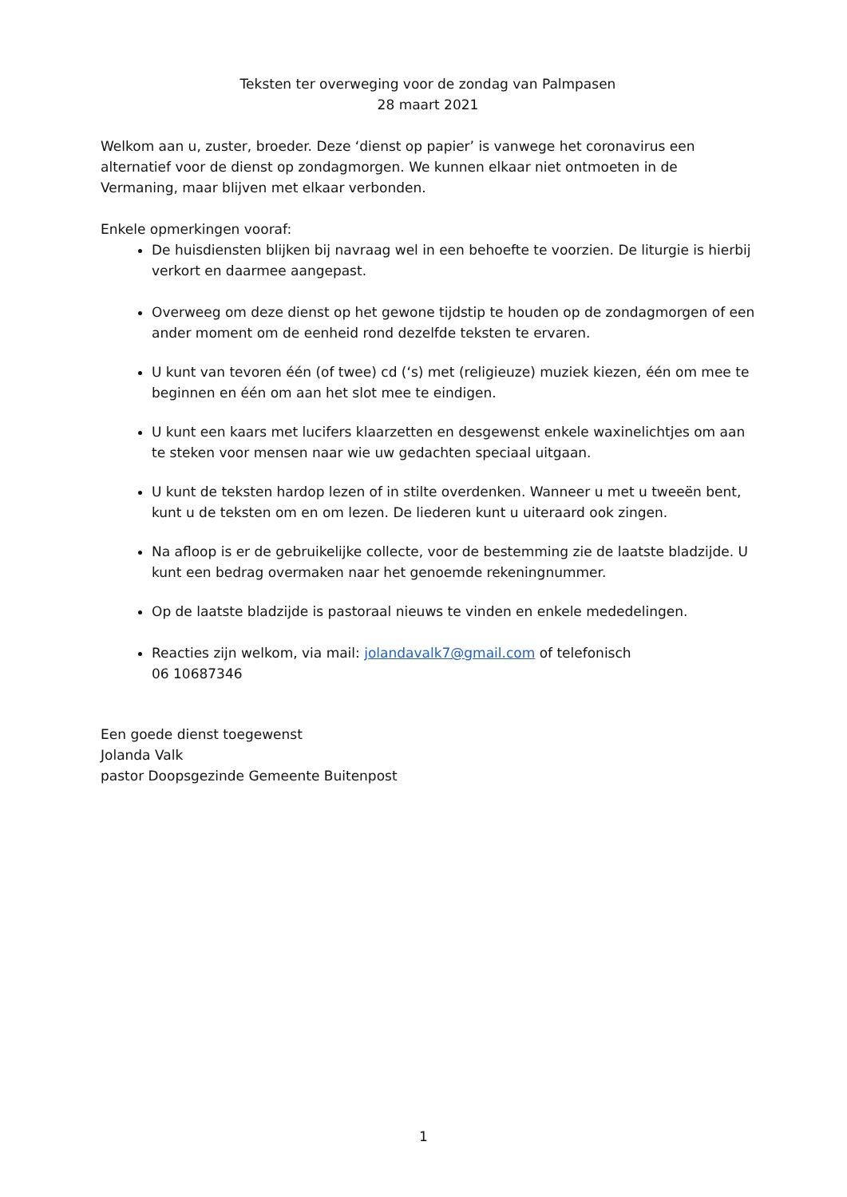Teksten ter overweging voor de zondag van Palmpasen
28 maart 2021
Welkom aan u, zuster, broeder. Deze ‘dienst op papier’ is vanwege het coronavirus een alternatief voor de dienst op zondagmorgen. We kunnen elkaar niet ontmoeten in de Vermaning, maar blijven met elkaar verbonden.
Enkele opmerkingen vooraf:
De huisdiensten blijken bij navraag wel in een behoefte te voorzien. De liturgie is hierbij verkort en daarmee aangepast.
Overweeg om deze dienst op het gewone tijdstip te houden op de zondagmorgen of een ander moment om de eenheid rond dezelfde teksten te ervaren.
U kunt van tevoren één (of twee) cd (‘s) met (religieuze) muziek kiezen, één om mee te beginnen en één om aan het slot mee te eindigen.
U kunt een kaars met lucifers klaarzetten en desgewenst enkele waxinelichtjes om aan te steken voor mensen naar wie uw gedachten speciaal uitgaan.
U kunt de teksten hardop lezen of in stilte overdenken. Wanneer u met u tweeën bent, kunt u de teksten om en om lezen. De liederen kunt u uiteraard ook zingen.
Na afloop is er de gebruikelijke collecte, voor de bestemming zie de laatste bladzijde. U kunt een bedrag overmaken naar het genoemde rekeningnummer.
Op de laatste bladzijde is pastoraal nieuws te vinden en enkele mededelingen.
Reacties zijn welkom, via mail: jolandavalk7@gmail.com of telefonisch
06 10687346
Een goede dienst toegewenst
Jolanda Valk
pastor Doopsgezinde Gemeente Buitenpost
1